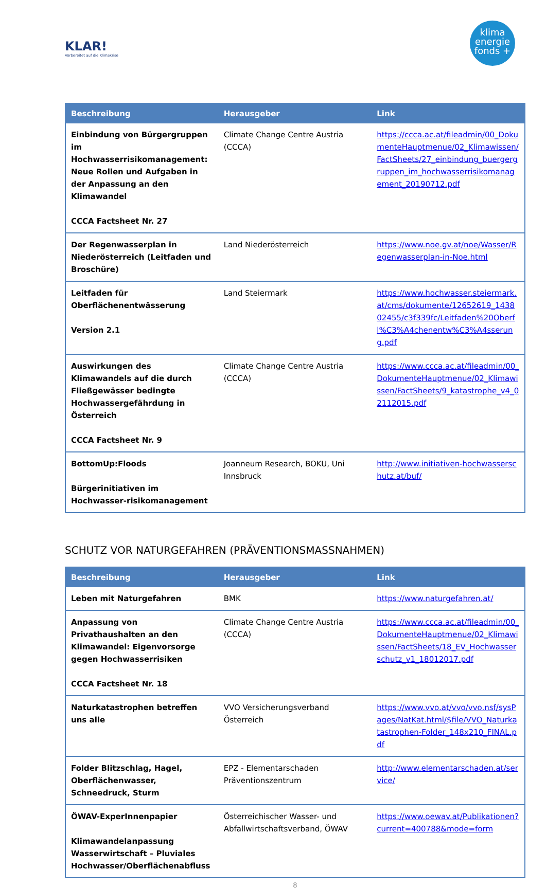KLAR!
Vorbereitet auf die Klimakrise
klima
energie
fonds +
| Beschreibung | Herausgeber | Link |
| --- | --- | --- |
| Einbindung von Bürgergruppen im Hochwasserrisikomanagement: Neue Rollen und Aufgaben in der Anpassung an den Klimawandel CCCA Factsheet Nr. 27 | Climate Change Centre Austria (CCCA) | https://ccca.ac.at/fileadmin/00_DokumenteHauptmenue/02_Klimawissen/FactSheets/27_einbindung_buergergruppen_im_hochwasserrisikomanagement_20190712.pdf |
| Der Regenwasserplan in Niederösterreich (Leitfaden und Broschüre) | Land Niederösterreich | https://www.noe.gv.at/noe/Wasser/Regenwasserplan-in-Noe.html |
| Leitfaden für Oberflächenentwässerung Version 2.1 | Land Steiermark | https://www.hochwasser.steiermark.at/cms/dokumente/12652619_143802455/c3f339fc/Leitfaden%20Oberfl%C3%A4chenentw%C3%A4sserung.pdf |
| Auswirkungen des Klimawandels auf die durch Fließgewässer bedingte Hochwassergefährdung in Österreich CCCA Factsheet Nr. 9 | Climate Change Centre Austria (CCCA) | https://www.ccca.ac.at/fileadmin/00_DokumenteHauptmenue/02_Klimawissen/FactSheets/9_katastrophe_v4_02112015.pdf |
| BottomUp:Floods Bürgerinitiativen im Hochwasser-risikomanagement | Joanneum Research, BOKU, Uni Innsbruck | http://www.initiativen-hochwasserschutz.at/buf/ |
SCHUTZ VOR NATURGEFAHREN (PRÄVENTIONSMASSNAHMEN)
| Beschreibung | Herausgeber | Link |
| --- | --- | --- |
| Leben mit Naturgefahren | BMK | https://www.naturgefahren.at/ |
| Anpassung von Privathaushalten an den Klimawandel: Eigenvorsorge gegen Hochwasserrisiken CCCA Factsheet Nr. 18 | Climate Change Centre Austria (CCCA) | https://www.ccca.ac.at/fileadmin/00_DokumenteHauptmenue/02_Klimawissen/FactSheets/18_EV_Hochwasserschutz_v1_18012017.pdf |
| Naturkatastrophen betreffen uns alle | VVO Versicherungsverband Österreich | https://www.vvo.at/vvo/vvo.nsf/sysPages/NatKat.html/$file/VVO_Naturkatastrophen-Folder_148x210_FINAL.pdf |
| Folder Blitzschlag, Hagel, Oberflächenwasser, Schneedruck, Sturm | EPZ - Elementarschaden Präventionszentrum | http://www.elementarschaden.at/service/ |
| ÖWAV-ExperInnenpapier Klimawandelanpassung Wasserwirtschaft – Pluviales Hochwasser/Oberflächenabfluss | Österreichischer Wasser- und Abfallwirtschaftsverband, ÖWAV | https://www.oewav.at/Publikationen?current=400788&mode=form |
8